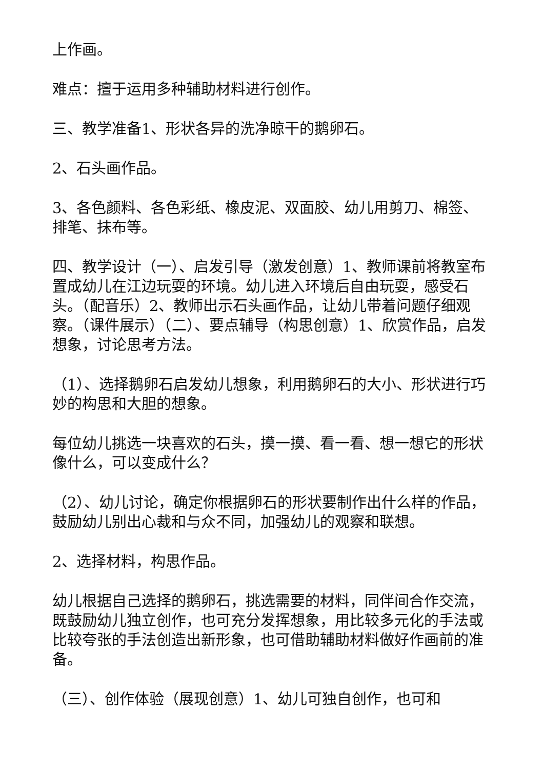上作画。
难点：擅于运用多种辅助材料进行创作。
三、教学准备1、形状各异的洗净晾干的鹅卵石。
2、石头画作品。
3、各色颜料、各色彩纸、橡皮泥、双面胶、幼儿用剪刀、棉签、排笔、抹布等。
四、教学设计（一）、启发引导（激发创意）1、教师课前将教室布置成幼儿在江边玩耍的环境。幼儿进入环境后自由玩耍，感受石头。（配音乐）2、教师出示石头画作品，让幼儿带着问题仔细观察。（课件展示）（二）、要点辅导（构思创意）1、欣赏作品，启发想象，讨论思考方法。
（1）、选择鹅卵石启发幼儿想象，利用鹅卵石的大小、形状进行巧妙的构思和大胆的想象。
每位幼儿挑选一块喜欢的石头，摸一摸、看一看、想一想它的形状像什么，可以变成什么？
（2）、幼儿讨论，确定你根据卵石的形状要制作出什么样的作品，鼓励幼儿别出心裁和与众不同，加强幼儿的观察和联想。
2、选择材料，构思作品。
幼儿根据自己选择的鹅卵石，挑选需要的材料，同伴间合作交流，既鼓励幼儿独立创作，也可充分发挥想象，用比较多元化的手法或比较夸张的手法创造出新形象，也可借助辅助材料做好作画前的准备。
（三）、创作体验（展现创意）1、幼儿可独自创作，也可和